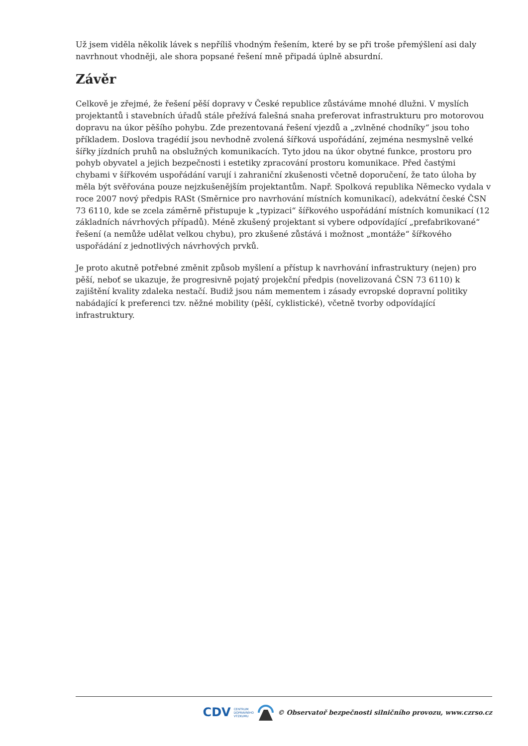Už jsem viděla několik lávek s nepříliš vhodným řešením, které by se při troše přemýšlení asi daly navrhnout vhodněji, ale shora popsané řešení mně připadá úplně absurdní.
Závěr
Celkově je zřejmé, že řešení pěší dopravy v České republice zůstáváme mnohé dlužni. V myslích projektantů i stavebních úřadů stále přežívá falešná snaha preferovat infrastrukturu pro motorovou dopravu na úkor pěšího pohybu. Zde prezentovaná řešení vjezdů a „zvlněné chodníky“ jsou toho příkladem. Doslova tragédií jsou nevhodně zvolená šířková uspořádání, zejména nesmyslně velké šířky jízdních pruhů na obslužných komunikacích. Tyto jdou na úkor obytné funkce, prostoru pro pohyb obyvatel a jejich bezpečnosti i estetiky zpracování prostoru komunikace. Před častými chybami v šířkovém uspořádání varují i zahraniční zkušenosti včetně doporučení, že tato úloha by měla být svěřována pouze nejzkušenějším projektantům. Např. Spolková republika Německo vydala v roce 2007 nový předpis RASt (Směrnice pro navrhování místních komunikací), adekvátní české ČSN 73 6110, kde se zcela záměrně přistupuje k „typizaci“ šířkového uspořádání místních komunikací (12 základních návrhových případů). Méně zkušený projektant si vybere odpovídající „prefabrikované“ řešení (a nemůže udělat velkou chybu), pro zkušené zůstává i možnost „montáže“ šířkového uspořádání z jednotlivých návrhových prvků.
Je proto akutně potřebné změnit způsob myšlení a přístup k navrhování infrastruktury (nejen) pro pěší, neboť se ukazuje, že progresivně pojatý projekční předpis (novelizovaná ČSN 73 6110) k zajištění kvality zdaleka nestačí. Budiž jsou nám mementem i zásady evropské dopravní politiky nabádající k preferenci tzv. něžné mobility (pěší, cyklistické), včetně tvorby odpovídající infrastruktury.
CDV CENTRUM
DOPRAVNÍHO
VÝZKUMU © Observatoř bezpečnosti silničního provozu, www.czrso.cz